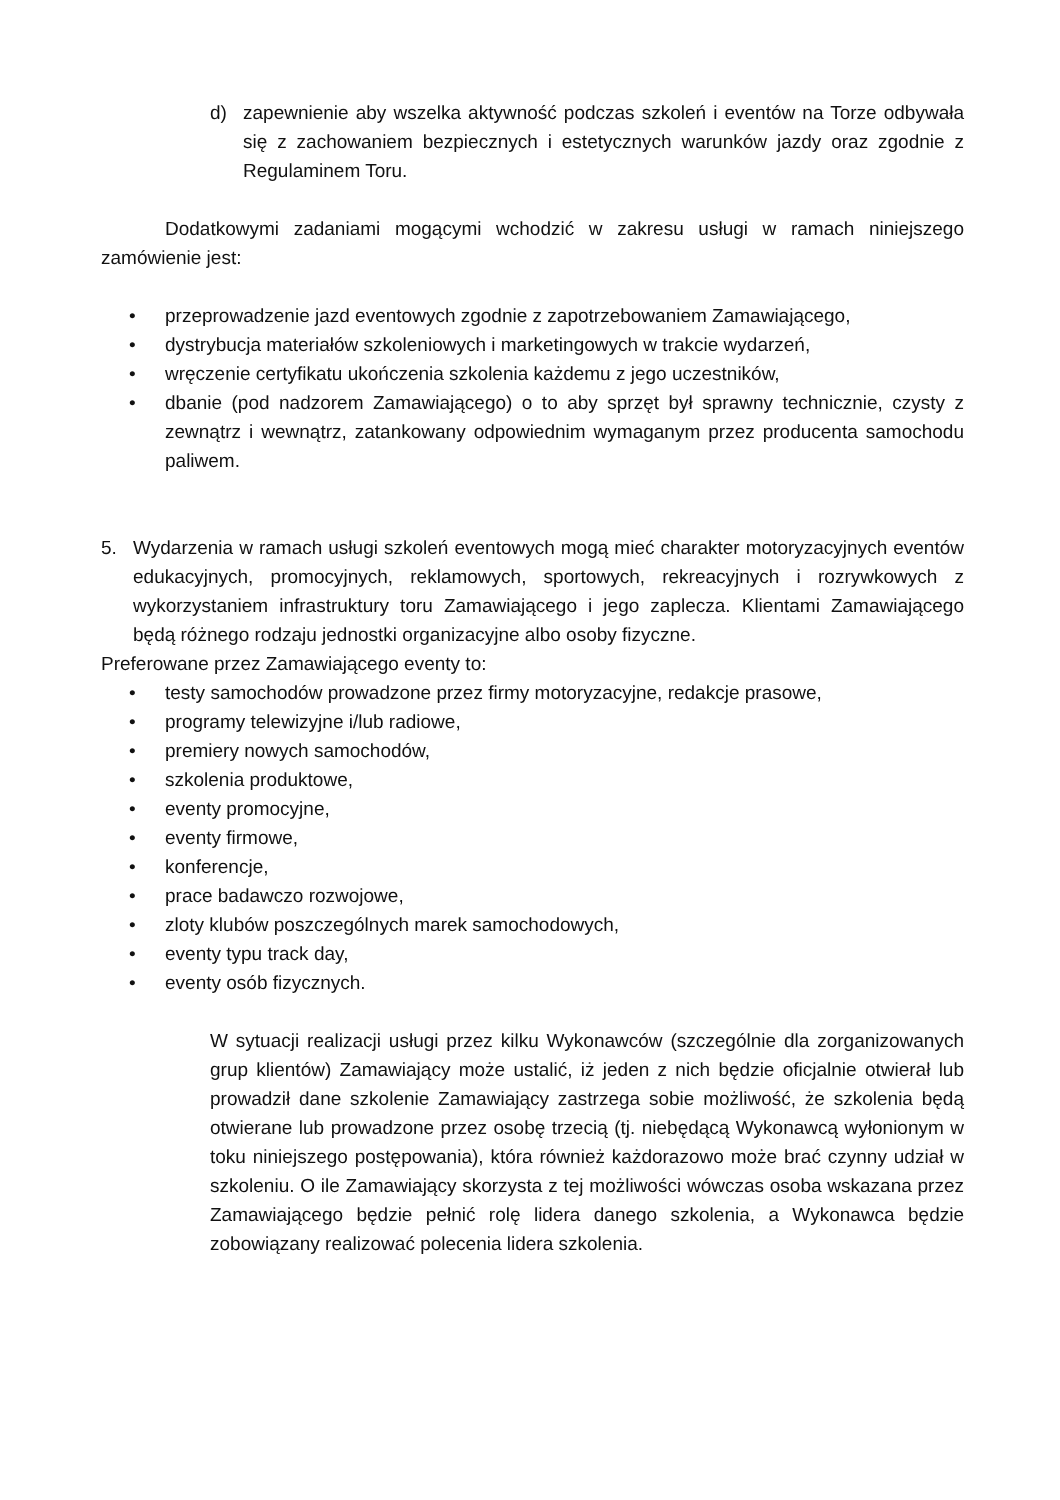d) zapewnienie aby wszelka aktywność podczas szkoleń i eventów na Torze odbywała się z zachowaniem bezpiecznych i estetycznych warunków jazdy oraz zgodnie z Regulaminem Toru.
Dodatkowymi zadaniami mogącymi wchodzić w zakresu usługi w ramach niniejszego zamówienie jest:
• przeprowadzenie jazd eventowych zgodnie z zapotrzebowaniem Zamawiającego,
• dystrybucja materiałów szkoleniowych i marketingowych w trakcie wydarzeń,
• wręczenie certyfikatu ukończenia szkolenia każdemu z jego uczestników,
• dbanie (pod nadzorem Zamawiającego) o to aby sprzęt był sprawny technicznie, czysty z zewnątrz i wewnątrz, zatankowany odpowiednim wymaganym przez producenta samochodu paliwem.
5. Wydarzenia w ramach usługi szkoleń eventowych mogą mieć charakter motoryzacyjnych eventów edukacyjnych, promocyjnych, reklamowych, sportowych, rekreacyjnych i rozrywkowych z wykorzystaniem infrastruktury toru Zamawiającego i jego zaplecza. Klientami Zamawiającego będą różnego rodzaju jednostki organizacyjne albo osoby fizyczne.
Preferowane przez Zamawiającego eventy to:
• testy samochodów prowadzone przez firmy motoryzacyjne, redakcje prasowe,
• programy telewizyjne i/lub radiowe,
• premiery nowych samochodów,
• szkolenia produktowe,
• eventy promocyjne,
• eventy firmowe,
• konferencje,
• prace badawczo rozwojowe,
• zloty klubów poszczególnych marek samochodowych,
• eventy typu track day,
• eventy osób fizycznych.
W sytuacji realizacji usługi przez kilku Wykonawców (szczególnie dla zorganizowanych grup klientów) Zamawiający może ustalić, iż jeden z nich będzie oficjalnie otwierał lub prowadził dane szkolenie Zamawiający zastrzega sobie możliwość, że szkolenia będą otwierane lub prowadzone przez osobę trzecią (tj. niebędącą Wykonawcą wyłonionym w toku niniejszego postępowania), która również każdorazowo może brać czynny udział w szkoleniu. O ile Zamawiający skorzysta z tej możliwości wówczas osoba wskazana przez Zamawiającego będzie pełnić rolę lidera danego szkolenia, a Wykonawca będzie zobowiązany realizować polecenia lidera szkolenia.